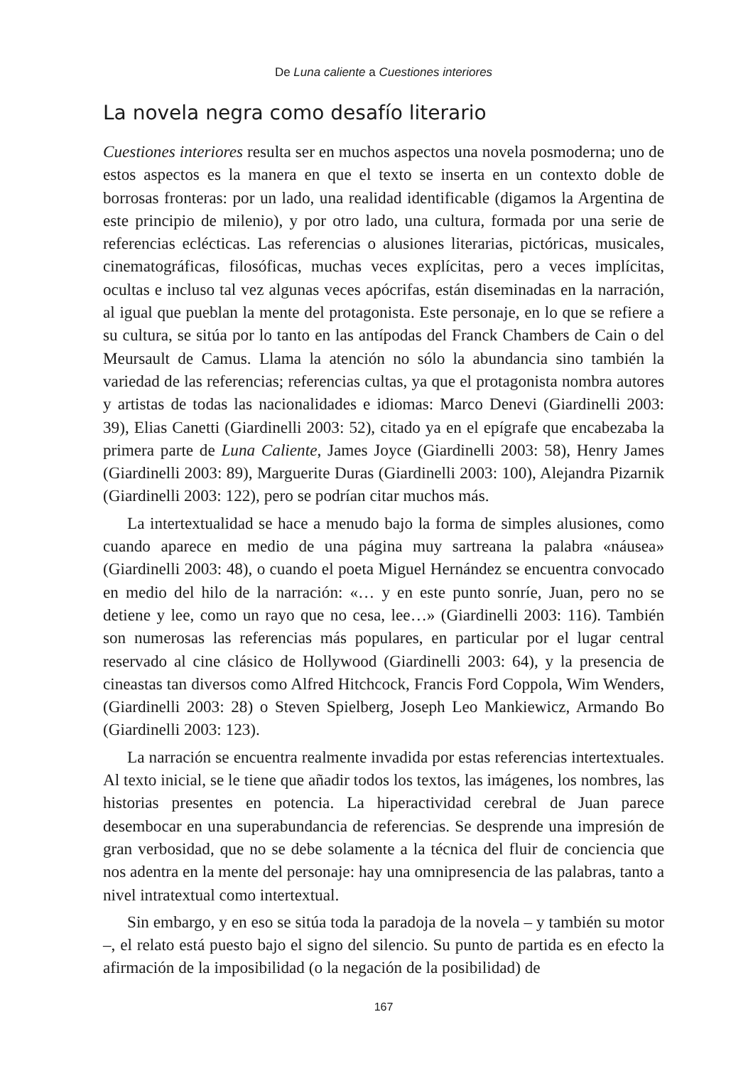De Luna caliente a Cuestiones interiores
La novela negra como desafío literario
Cuestiones interiores resulta ser en muchos aspectos una novela posmoderna; uno de estos aspectos es la manera en que el texto se inserta en un contexto doble de borrosas fronteras: por un lado, una realidad identificable (digamos la Argentina de este principio de milenio), y por otro lado, una cultura, formada por una serie de referencias eclécticas. Las referencias o alusiones literarias, pictóricas, musicales, cinematográficas, filosóficas, muchas veces explícitas, pero a veces implícitas, ocultas e incluso tal vez algunas veces apócrifas, están diseminadas en la narración, al igual que pueblan la mente del protagonista. Este personaje, en lo que se refiere a su cultura, se sitúa por lo tanto en las antípodas del Franck Chambers de Cain o del Meursault de Camus. Llama la atención no sólo la abundancia sino también la variedad de las referencias; referencias cultas, ya que el protagonista nombra autores y artistas de todas las nacionalidades e idiomas: Marco Denevi (Giardinelli 2003: 39), Elias Canetti (Giardinelli 2003: 52), citado ya en el epígrafe que encabezaba la primera parte de Luna Caliente, James Joyce (Giardinelli 2003: 58), Henry James (Giardinelli 2003: 89), Marguerite Duras (Giardinelli 2003: 100), Alejandra Pizarnik (Giardinelli 2003: 122), pero se podrían citar muchos más.
La intertextualidad se hace a menudo bajo la forma de simples alusiones, como cuando aparece en medio de una página muy sartreana la palabra «náusea» (Giardinelli 2003: 48), o cuando el poeta Miguel Hernández se encuentra convocado en medio del hilo de la narración: «… y en este punto sonríe, Juan, pero no se detiene y lee, como un rayo que no cesa, lee…» (Giardinelli 2003: 116). También son numerosas las referencias más populares, en particular por el lugar central reservado al cine clásico de Hollywood (Giardinelli 2003: 64), y la presencia de cineastas tan diversos como Alfred Hitchcock, Francis Ford Coppola, Wim Wenders, (Giardinelli 2003: 28) o Steven Spielberg, Joseph Leo Mankiewicz, Armando Bo (Giardinelli 2003: 123).
La narración se encuentra realmente invadida por estas referencias intertextuales. Al texto inicial, se le tiene que añadir todos los textos, las imágenes, los nombres, las historias presentes en potencia. La hiperactividad cerebral de Juan parece desembocar en una superabundancia de referencias. Se desprende una impresión de gran verbosidad, que no se debe solamente a la técnica del fluir de conciencia que nos adentra en la mente del personaje: hay una omnipresencia de las palabras, tanto a nivel intratextual como intertextual.
Sin embargo, y en eso se sitúa toda la paradoja de la novela – y también su motor –, el relato está puesto bajo el signo del silencio. Su punto de partida es en efecto la afirmación de la imposibilidad (o la negación de la posibilidad) de
167